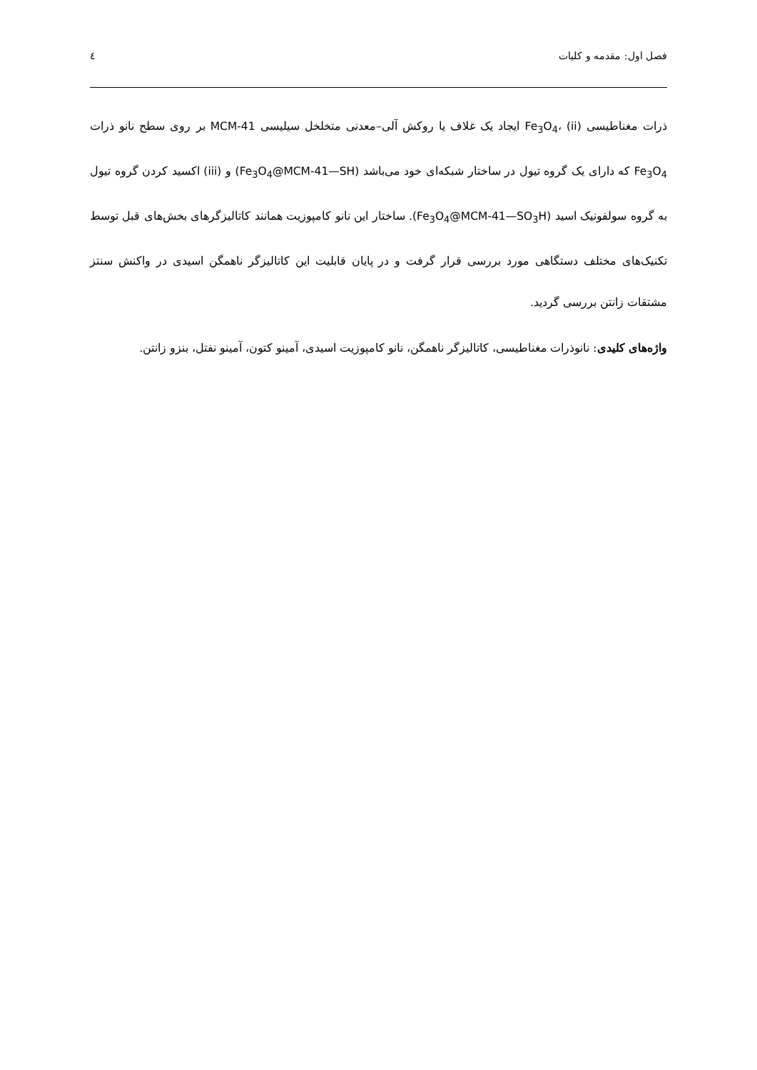فصل اول: مقدمه و کلیات ٤
ذرات مغناطیسی Fe<sub>3</sub>O<sub>4</sub>، (ii) ایجاد یک غلاف یا روکش آلی–معدنی متخلخل سیلیسی MCM-41 بر روی سطح نانو ذرات Fe<sub>3</sub>O<sub>4</sub> که دارای یک گروه تیول در ساختار شبکه‌ای خود می‌باشد (Fe<sub>3</sub>O<sub>4</sub>@MCM-41—SH) و (iii) اکسید کردن گروه تیول به گروه سولفونیک اسید (Fe<sub>3</sub>O<sub>4</sub>@MCM-41—SO<sub>3</sub>H). ساختار این نانو کامپوزیت همانند کاتالیزگرهای بخش‌های قبل توسط تکنیک‌های مختلف دستگاهی مورد بررسی قرار گرفت و در پایان قابلیت این کاتالیزگر ناهمگن اسیدی در واکنش سنتز مشتقات زانتن بررسی گردید.
واژه‌های کلیدی: نانوذرات مغناطیسی، کاتالیزگر ناهمگن، نانو کامپوزیت اسیدی، آمینو کتون، آمینو نفتل، بنزو زانتن.